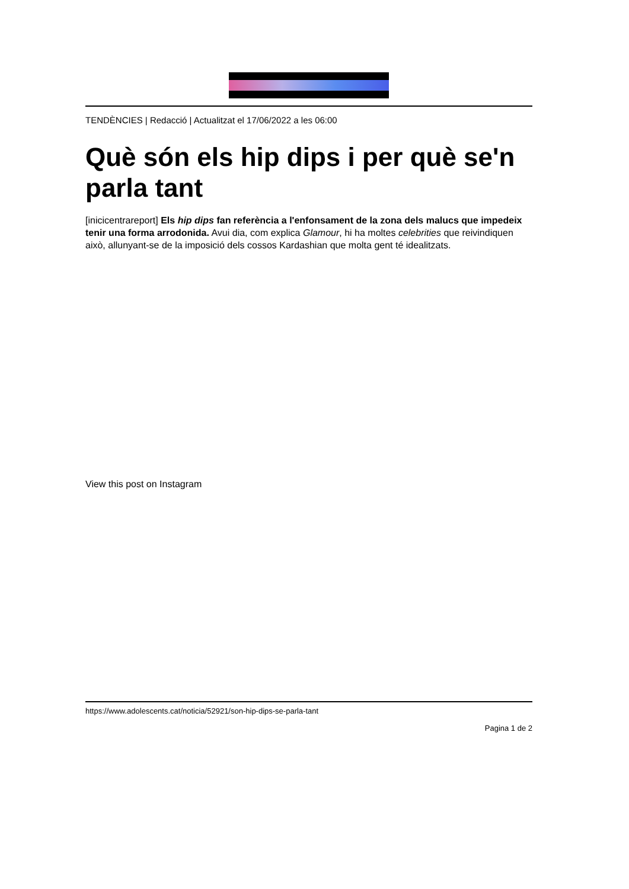TENDÈNCIES | Redacció | Actualitzat el 17/06/2022 a les 06:00
Què són els hip dips i per què se'n parla tant
[inicicentrareport] Els hip dips fan referència a l'enfonsament de la zona dels malucs que impedeix tenir una forma arrodonida. Avui dia, com explica Glamour, hi ha moltes celebrities que reivindiquen això, allunyant-se de la imposició dels cossos Kardashian que molta gent té idealitzats.
View this post on Instagram
https://www.adolescents.cat/noticia/52921/son-hip-dips-se-parla-tant
Pagina 1 de 2